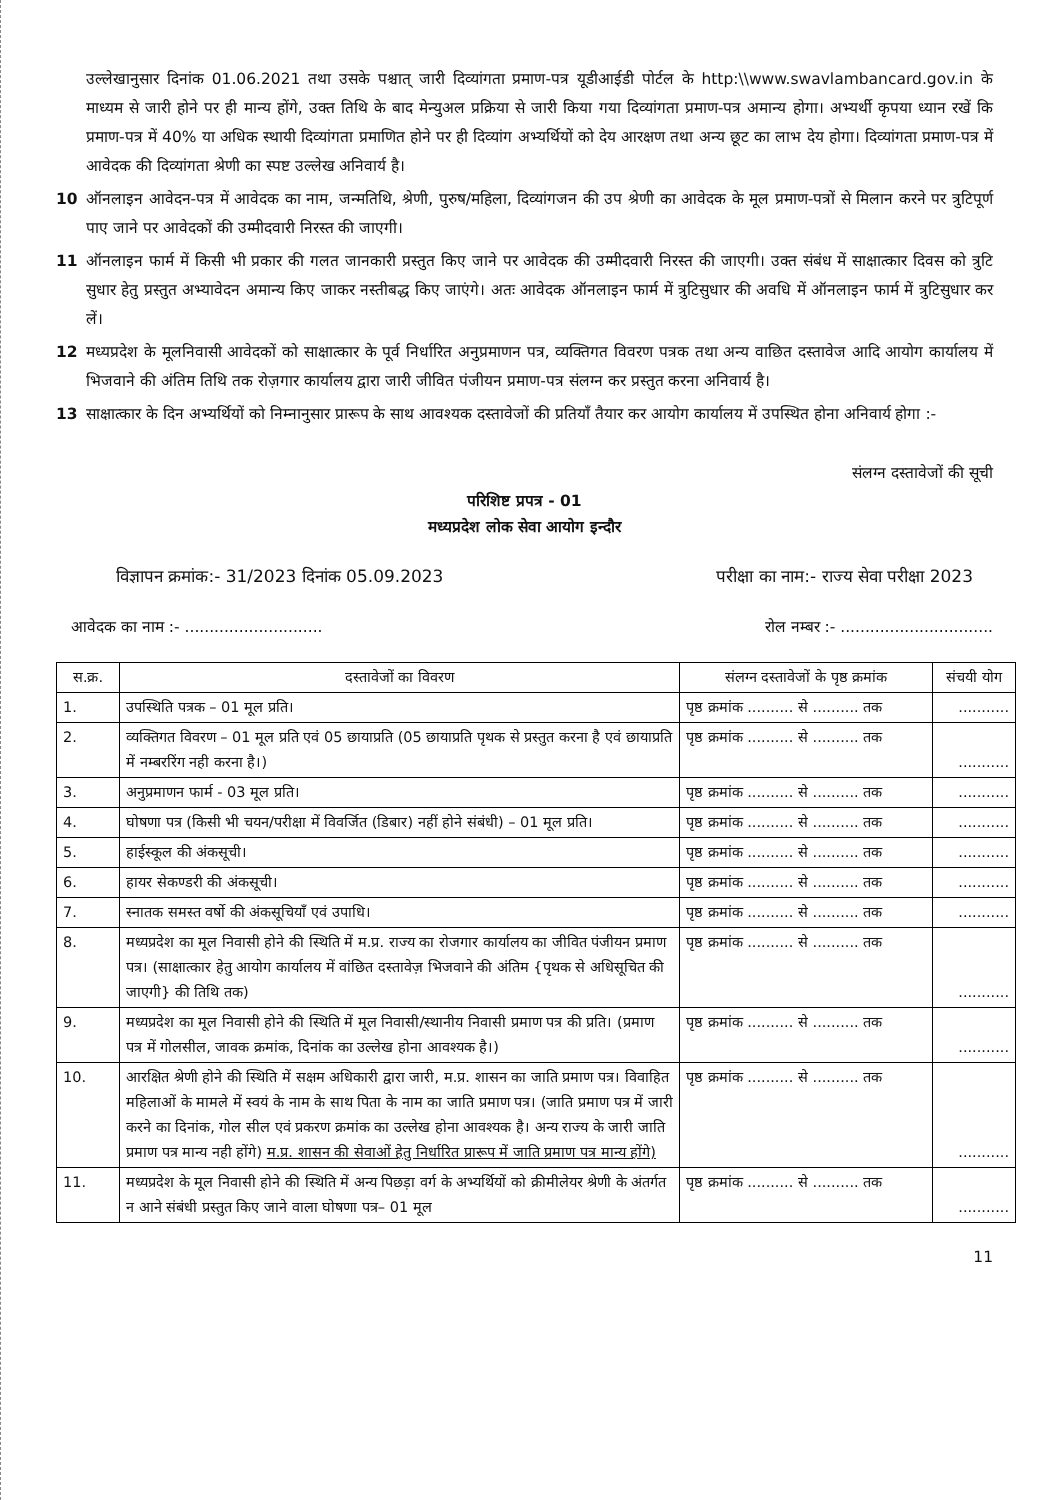उल्लेखानुसार दिनांक 01.06.2021 तथा उसके पश्चात् जारी दिव्यांगता प्रमाण-पत्र यूडीआईडी पोर्टल के http:\\www.swavlambancard.gov.in के माध्यम से जारी होने पर ही मान्य होंगे, उक्त तिथि के बाद मेन्युअल प्रक्रिया से जारी किया गया दिव्यांगता प्रमाण-पत्र अमान्य होगा। अभ्यर्थी कृपया ध्यान रखें कि प्रमाण-पत्र में 40% या अधिक स्थायी दिव्यांगता प्रमाणित होने पर ही दिव्यांग अभ्यर्थियों को देय आरक्षण तथा अन्य छूट का लाभ देय होगा। दिव्यांगता प्रमाण-पत्र में आवेदक की दिव्यांगता श्रेणी का स्पष्ट उल्लेख अनिवार्य है।
10 ऑनलाइन आवेदन-पत्र में आवेदक का नाम, जन्मतिथि, श्रेणी, पुरुष/महिला, दिव्यांगजन की उप श्रेणी का आवेदक के मूल प्रमाण-पत्रों से मिलान करने पर त्रुटिपूर्ण पाए जाने पर आवेदकों की उम्मीदवारी निरस्त की जाएगी।
11 ऑनलाइन फार्म में किसी भी प्रकार की गलत जानकारी प्रस्तुत किए जाने पर आवेदक की उम्मीदवारी निरस्त की जाएगी। उक्त संबंध में साक्षात्कार दिवस को त्रुटि सुधार हेतु प्रस्तुत अभ्यावेदन अमान्य किए जाकर नस्तीबद्ध किए जाएंगे। अतः आवेदक ऑनलाइन फार्म में त्रुटिसुधार की अवधि में ऑनलाइन फार्म में त्रुटिसुधार कर लें।
12 मध्यप्रदेश के मूलनिवासी आवेदकों को साक्षात्कार के पूर्व निर्धारित अनुप्रमाणन पत्र, व्यक्तिगत विवरण पत्रक तथा अन्य वाछित दस्तावेज आदि आयोग कार्यालय में भिजवाने की अंतिम तिथि तक रोज़गार कार्यालय द्वारा जारी जीवित पंजीयन प्रमाण-पत्र संलग्न कर प्रस्तुत करना अनिवार्य है।
13 साक्षात्कार के दिन अभ्यर्थियों को निम्नानुसार प्रारूप के साथ आवश्यक दस्तावेजों की प्रतियाँ तैयार कर आयोग कार्यालय में उपस्थित होना अनिवार्य होगा :-
संलग्न दस्तावेजों की सूची
परिशिष्ट प्रपत्र - 01
मध्यप्रदेश लोक सेवा आयोग इन्दौर
विज्ञापन क्रमांक:- 31/2023 दिनांक 05.09.2023 परीक्षा का नाम:- राज्य सेवा परीक्षा 2023
आवेदक का नाम :- ............................ रोल नम्बर :- ...............................
| स.क्र. | दस्तावेजों का विवरण | संलग्न दस्तावेजों के पृष्ठ क्रमांक | संचयी योग |
| --- | --- | --- | --- |
| 1. | उपस्थिति पत्रक – 01 मूल प्रति। | पृष्ठ क्रमांक .......... से .......... तक | ........... |
| 2. | व्यक्तिगत विवरण – 01 मूल प्रति एवं 05 छायाप्रति (05 छायाप्रति पृथक से प्रस्तुत करना है एवं छायाप्रति में नम्बररिंग नही करना है।) | पृष्ठ क्रमांक .......... से .......... तक | ........... |
| 3. | अनुप्रमाणन फार्म - 03 मूल प्रति। | पृष्ठ क्रमांक .......... से .......... तक | ........... |
| 4. | घोषणा पत्र (किसी भी चयन/परीक्षा में विवर्जित (डिबार) नहीं होने संबंधी) – 01 मूल प्रति। | पृष्ठ क्रमांक .......... से .......... तक | ........... |
| 5. | हाईस्कूल की अंकसूची। | पृष्ठ क्रमांक .......... से .......... तक | ........... |
| 6. | हायर सेकण्डरी की अंकसूची। | पृष्ठ क्रमांक .......... से .......... तक | ........... |
| 7. | स्नातक समस्त वर्षो की अंकसूचियाँ एवं उपाधि। | पृष्ठ क्रमांक .......... से .......... तक | ........... |
| 8. | मध्यप्रदेश का मूल निवासी होने की स्थिति में म.प्र. राज्य का रोजगार कार्यालय का जीवित पंजीयन प्रमाण पत्र। (साक्षात्कार हेतु आयोग कार्यालय में वांछित दस्तावेज़ भिजवाने की अंतिम {पृथक से अधिसूचित की जाएगी} की तिथि तक) | पृष्ठ क्रमांक .......... से .......... तक | ........... |
| 9. | मध्यप्रदेश का मूल निवासी होने की स्थिति में मूल निवासी/स्थानीय निवासी प्रमाण पत्र की प्रति। (प्रमाण पत्र में गोलसील, जावक क्रमांक, दिनांक का उल्लेख होना आवश्यक है।) | पृष्ठ क्रमांक .......... से .......... तक | ........... |
| 10. | आरक्षित श्रेणी होने की स्थिति में सक्षम अधिकारी द्वारा जारी, म.प्र. शासन का जाति प्रमाण पत्र। विवाहित महिलाओं के मामले में स्वयं के नाम के साथ पिता के नाम का जाति प्रमाण पत्र। (जाति प्रमाण पत्र में जारी करने का दिनांक, गोल सील एवं प्रकरण क्रमांक का उल्लेख होना आवश्यक है। अन्य राज्य के जारी जाति प्रमाण पत्र मान्य नही होंगे) म.प्र. शासन की सेवाओं हेतु निर्धारित प्रारूप में जाति प्रमाण पत्र मान्य होंगे) | पृष्ठ क्रमांक .......... से .......... तक | ........... |
| 11. | मध्यप्रदेश के मूल निवासी होने की स्थिति में अन्य पिछड़ा वर्ग के अभ्यर्थियों को क्रीमीलेयर श्रेणी के अंतर्गत न आने संबंधी प्रस्तुत किए जाने वाला घोषणा पत्र– 01 मूल | पृष्ठ क्रमांक .......... से .......... तक | ........... |
11